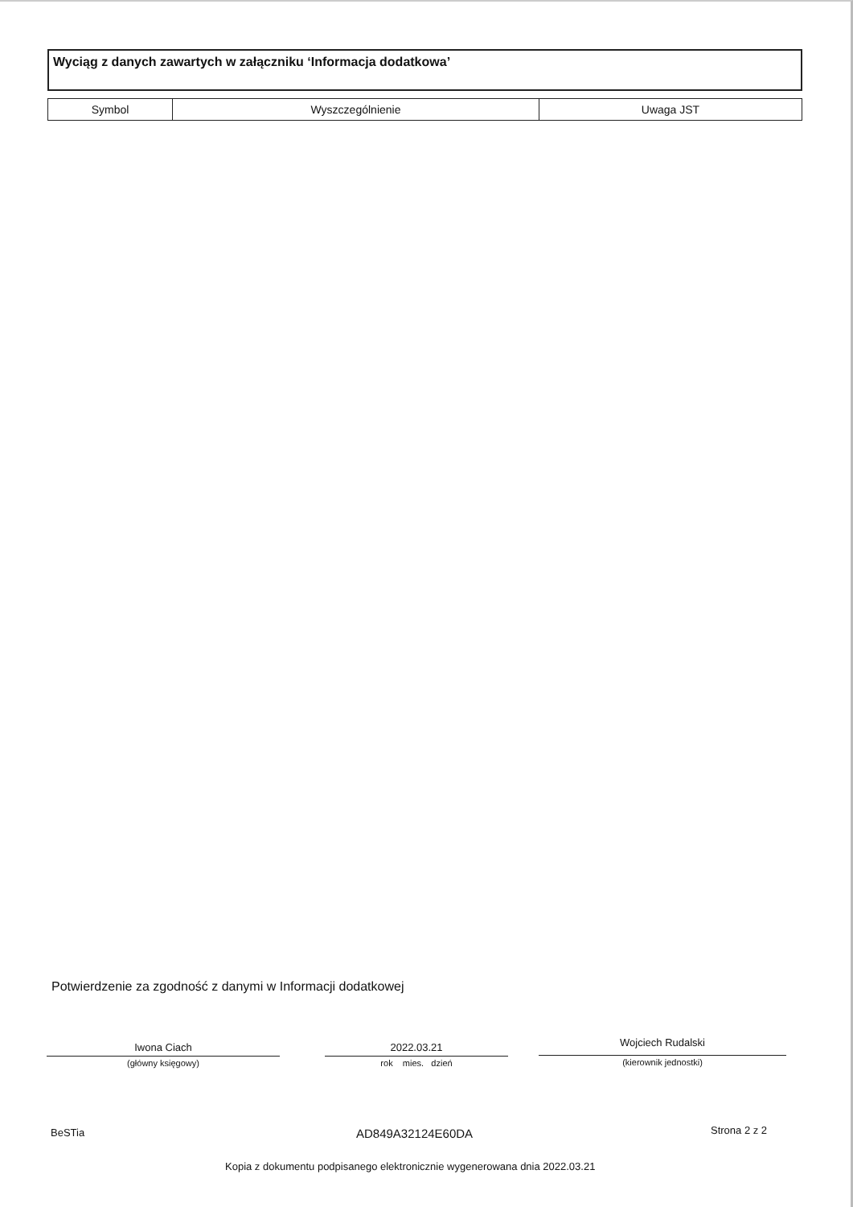Wyciąg z danych zawartych w załączniku ‘Informacja dodatkowa’
| Symbol | Wyszczególnienie | Uwaga JST |
| --- | --- | --- |
Potwierdzenie za zgodność z danymi w Informacji dodatkowej
Iwona Ciach
(główny księgowy)
2022.03.21
rok mies. dzień
Wojciech Rudalski
(kierownik jednostki)
BeSTia AD849A32124E60DA Strona 2 z 2
Kopia z dokumentu podpisanego elektronicznie wygenerowana dnia 2022.03.21